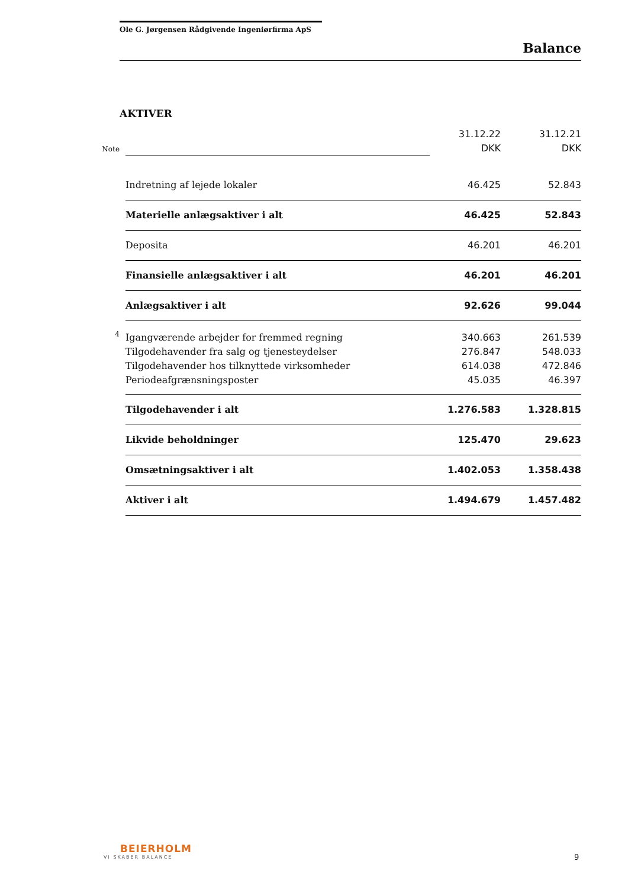Ole G. Jørgensen Rådgivende Ingeniørfirma ApS
Balance
AKTIVER
| Note | | 31.12.22 DKK | 31.12.21 DKK |
| | Indretning af lejede lokaler | 46.425 | 52.843 |
| | Materielle anlægsaktiver i alt | 46.425 | 52.843 |
| | Deposita | 46.201 | 46.201 |
| | Finansielle anlægsaktiver i alt | 46.201 | 46.201 |
| | Anlægsaktiver i alt | 92.626 | 99.044 |
| 4 | Igangværende arbejder for fremmed regning | 340.663 | 261.539 |
| | Tilgodehavender fra salg og tjenesteydelser | 276.847 | 548.033 |
| | Tilgodehavender hos tilknyttede virksomheder | 614.038 | 472.846 |
| | Periodeafgrænsningsposter | 45.035 | 46.397 |
| | Tilgodehavender i alt | 1.276.583 | 1.328.815 |
| | Likvide beholdninger | 125.470 | 29.623 |
| | Omsætningsaktiver i alt | 1.402.053 | 1.358.438 |
| | Aktiver i alt | 1.494.679 | 1.457.482 |
BEIERHOLM
VI SKABER BALANCE
9